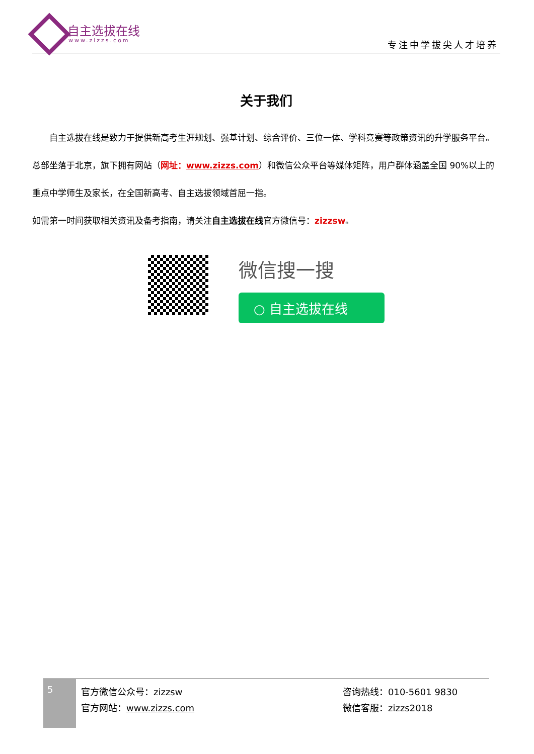自主选拔在线
www.zizzs.com 专注中学拔尖人才培养
关于我们
　　自主选拔在线是致力于提供新高考生涯规划、强基计划、综合评价、三位一体、学科竞赛等政策资讯的升学服务平台。总部坐落于北京，旗下拥有网站（网址：www.zizzs.com）和微信公众平台等媒体矩阵，用户群体涵盖全国 90%以上的重点中学师生及家长，在全国新高考、自主选拔领域首屈一指。
如需第一时间获取相关资讯及备考指南，请关注自主选拔在线官方微信号：zizzsw。
微信搜一搜
○ 自主选拔在线
5
官方微信公众号：zizzsw
官方网站：www.zizzs.com
咨询热线：010-5601 9830
微信客服：zizzs2018